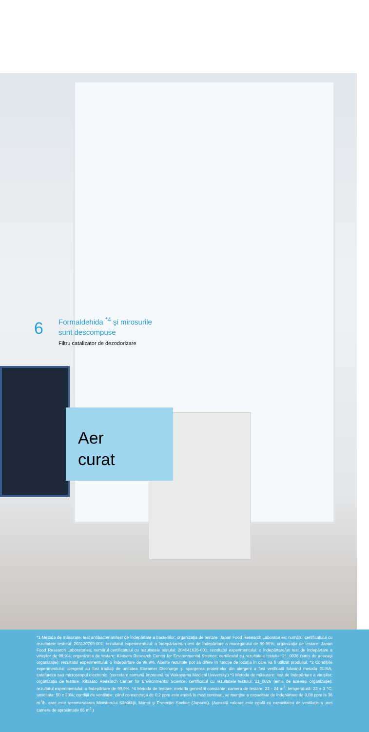6
Formaldehida <sup>*4</sup> şi mirosurile
sunt descompuse
Filtru catalizator de dezodorizare
Aer
curat
*1 Metoda de măsurare: test antibacterian/test de îndepărtare a bacteriilor; organizaţia de testare: Japan Food Research Laboratories; numărul certificatului cu rezultatele testului: 203120769-001; rezultatul experimentului: o îndepărtare/un test de îndepărtare a mucegaiului de 99,99%; organizaţia de testare: Japan Food Research Laboratories; numărul certificatului cu rezultatele testului: 204041635-001; rezultatul experimentului: o îndepărtare/un test de îndepărtare a viruşilor de 99,9%; organizaţia de testare: Kitasato Research Center for Environmental Science; certificatul cu rezultatele testului: 21_0026 (emis de aceeaşi organizaţie); rezultatul experimentului: o îndepărtare de 99,9%. Aceste rezultate pot să difere în funcţie de locaţia în care va fi utilizat produsul. *2 Condiţiile experimentului: alergenii au fost iradiaţi de unitatea Streamer Discharge şi spargerea proteinelor din alergeni a fost verificată folosind metoda ELISA, cataforeza sau microscopul electronic. (cercetare comună împreună cu Wakayama Medical University.) *3 Metoda de măsurare: test de îndepărtare a viruşilor; organizaţia de testare: Kitasato Research Center for Environmental Science; certificatul cu rezultatele testului: 21_0026 (emis de aceeaşi organizaţie); rezultatul experimentului: o îndepărtare de 99,9%. *4 Metoda de testare: metoda generării constante; camera de testare: 22 - 24 m<sup>3</sup>; temperatură: 23 ± 3 °C; umiditate: 50 ± 20%; condiţii de ventilaţie: când concentraţia de 0,2 ppm este emisă în mod continuu, se menţine o capacitate de îndepărtare de 0,08 ppm la 36 m<sup>3</sup>/h, care este recomandarea Ministerului Sănătăţii, Muncii şi Protecţiei Sociale (Japonia). (Această valoare este egală cu capacitatea de ventilaţie a unei camere de aproximativ 65 m<sup>3</sup>.)